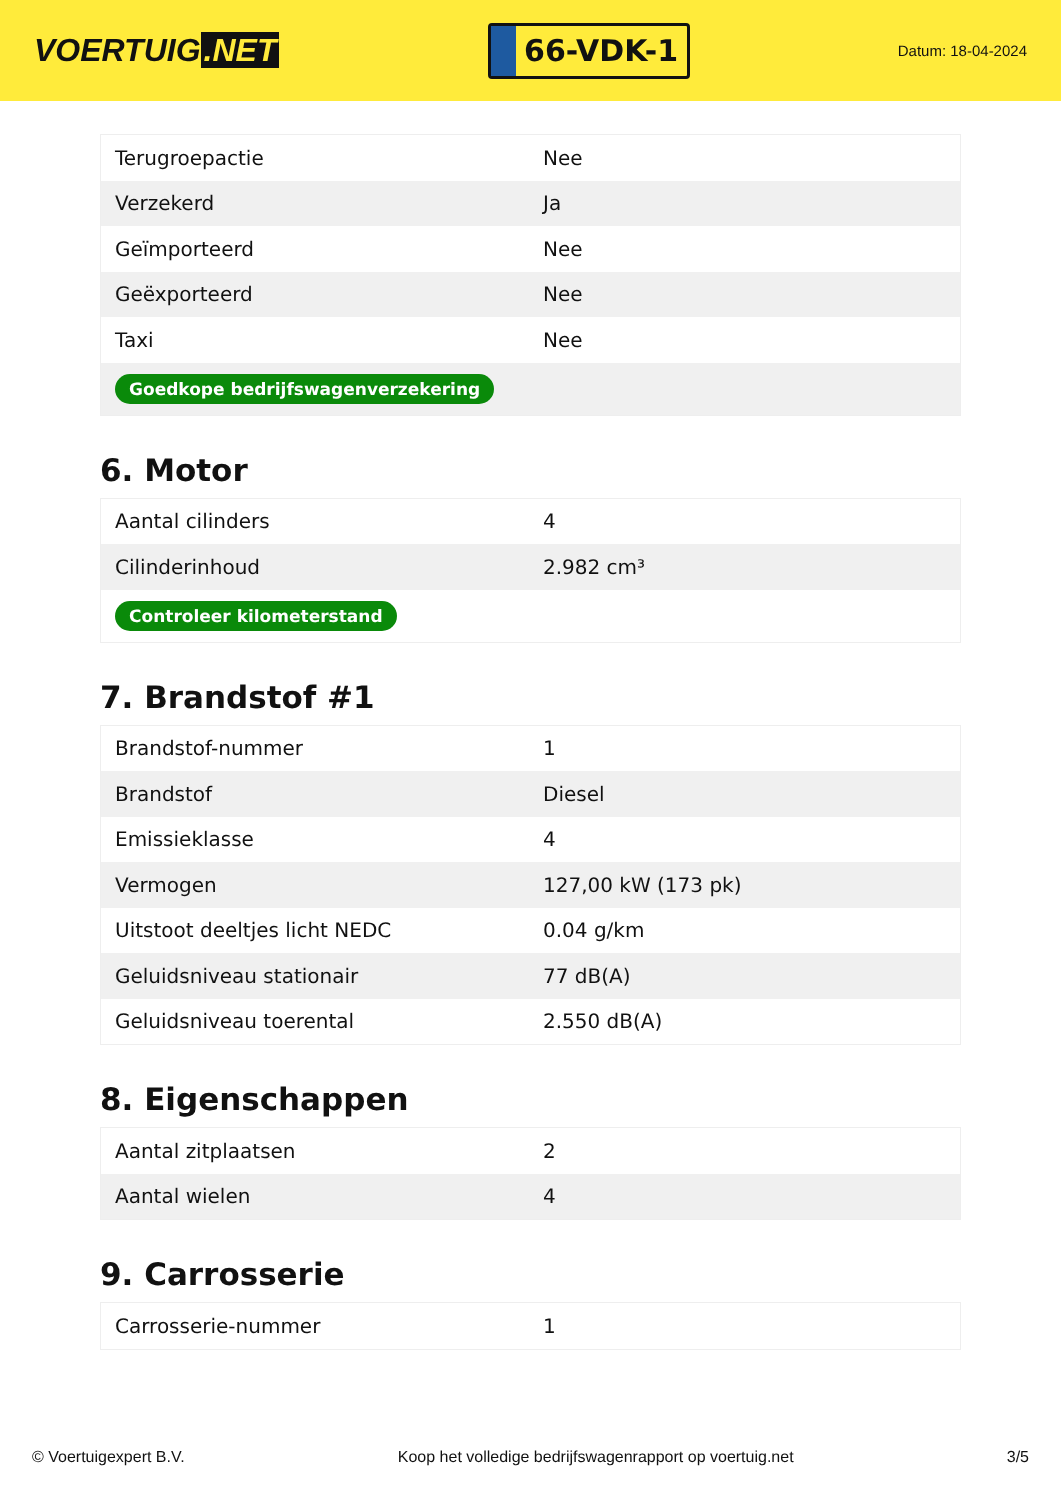VOERTUIG.NET
66-VDK-1
Datum: 18-04-2024
| Terugroepactie | Nee |
| Verzekerd | Ja |
| Geïmporteerd | Nee |
| Geëxporteerd | Nee |
| Taxi | Nee |
| Goedkope bedrijfswagenverzekering | |
6. Motor
| Aantal cilinders | 4 |
| Cilinderinhoud | 2.982 cm³ |
| Controleer kilometerstand | |
7. Brandstof #1
| Brandstof-nummer | 1 |
| Brandstof | Diesel |
| Emissieklasse | 4 |
| Vermogen | 127,00 kW (173 pk) |
| Uitstoot deeltjes licht NEDC | 0.04 g/km |
| Geluidsniveau stationair | 77 dB(A) |
| Geluidsniveau toerental | 2.550 dB(A) |
8. Eigenschappen
| Aantal zitplaatsen | 2 |
| Aantal wielen | 4 |
9. Carrosserie
| Carrosserie-nummer | 1 |
© Voertuigexpert B.V. Koop het volledige bedrijfswagenrapport op voertuig.net 3/5